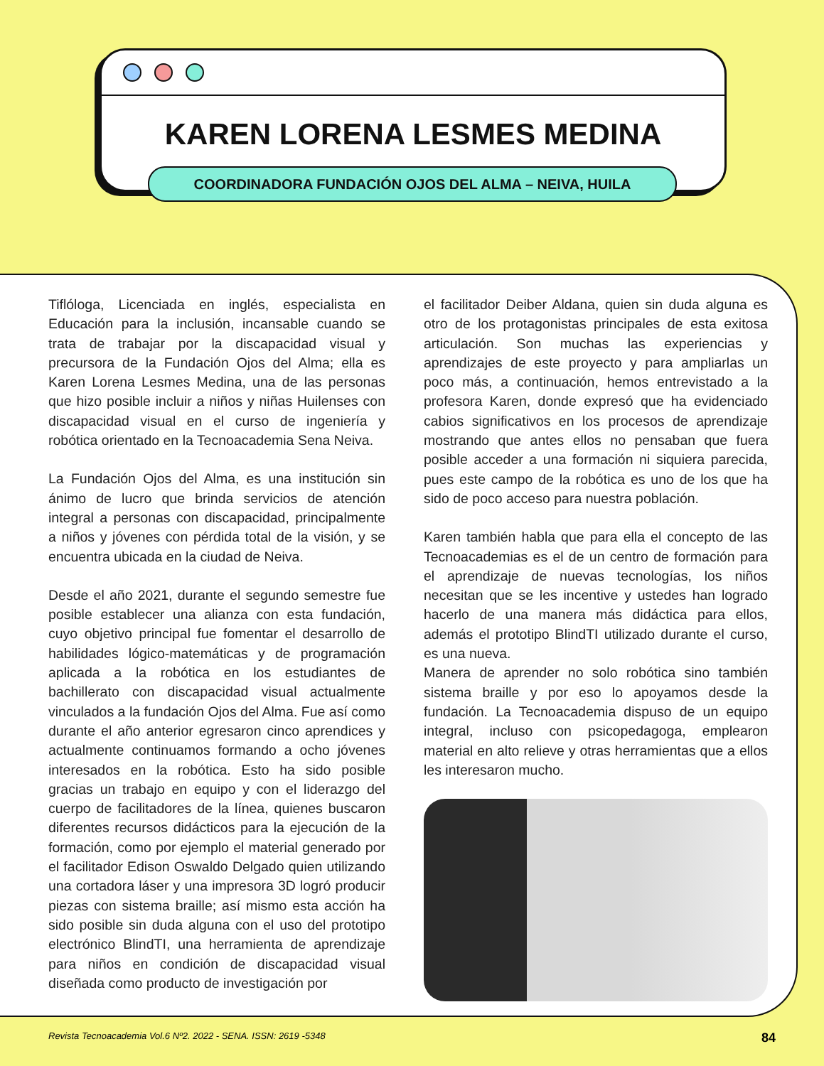KAREN LORENA LESMES MEDINA
COORDINADORA FUNDACIÓN OJOS DEL ALMA – NEIVA, HUILA
Tiflóloga, Licenciada en inglés, especialista en Educación para la inclusión, incansable cuando se trata de trabajar por la discapacidad visual y precursora de la Fundación Ojos del Alma; ella es Karen Lorena Lesmes Medina, una de las personas que hizo posible incluir a niños y niñas Huilenses con discapacidad visual en el curso de ingeniería y robótica orientado en la Tecnoacademia Sena Neiva.
La Fundación Ojos del Alma, es una institución sin ánimo de lucro que brinda servicios de atención integral a personas con discapacidad, principalmente a niños y jóvenes con pérdida total de la visión, y se encuentra ubicada en la ciudad de Neiva.
Desde el año 2021, durante el segundo semestre fue posible establecer una alianza con esta fundación, cuyo objetivo principal fue fomentar el desarrollo de habilidades lógico-matemáticas y de programación aplicada a la robótica en los estudiantes de bachillerato con discapacidad visual actualmente vinculados a la fundación Ojos del Alma. Fue así como durante el año anterior egresaron cinco aprendices y actualmente continuamos formando a ocho jóvenes interesados en la robótica. Esto ha sido posible gracias un trabajo en equipo y con el liderazgo del cuerpo de facilitadores de la línea, quienes buscaron diferentes recursos didácticos para la ejecución de la formación, como por ejemplo el material generado por el facilitador Edison Oswaldo Delgado quien utilizando una cortadora láser y una impresora 3D logró producir piezas con sistema braille; así mismo esta acción ha sido posible sin duda alguna con el uso del prototipo electrónico BlindTI, una herramienta de aprendizaje para niños en condición de discapacidad visual diseñada como producto de investigación por
el facilitador Deiber Aldana, quien sin duda alguna es otro de los protagonistas principales de esta exitosa articulación. Son muchas las experiencias y aprendizajes de este proyecto y para ampliarlas un poco más, a continuación, hemos entrevistado a la profesora Karen, donde expresó que ha evidenciado cabios significativos en los procesos de aprendizaje mostrando que antes ellos no pensaban que fuera posible acceder a una formación ni siquiera parecida, pues este campo de la robótica es uno de los que ha sido de poco acceso para nuestra población.
Karen también habla que para ella el concepto de las Tecnoacademias es el de un centro de formación para el aprendizaje de nuevas tecnologías, los niños necesitan que se les incentive y ustedes han logrado hacerlo de una manera más didáctica para ellos, además el prototipo BlindTI utilizado durante el curso, es una nueva.
Manera de aprender no solo robótica sino también sistema braille y por eso lo apoyamos desde la fundación. La Tecnoacademia dispuso de un equipo integral, incluso con psicopedagoga, emplearon material en alto relieve y otras herramientas que a ellos les interesaron mucho.
Revista Tecnoacademia Vol.6 Nº2. 2022 - SENA. ISSN: 2619 -5348 84